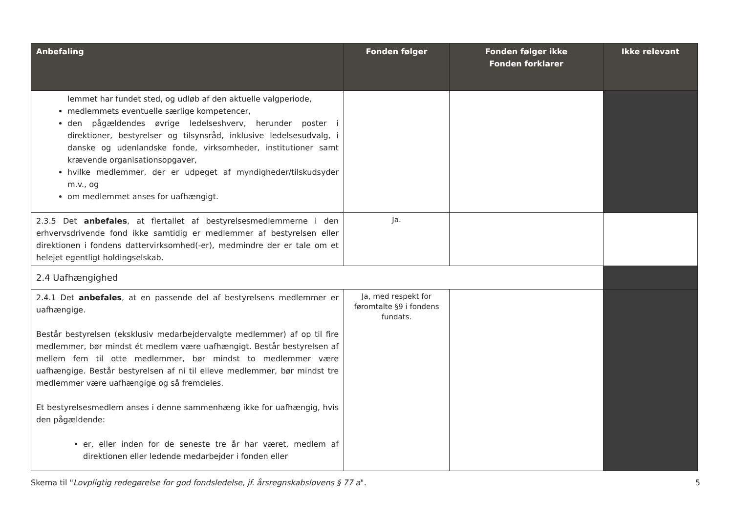| Anbefaling | Fonden følger | Fonden følger ikke Fonden forklarer | Ikke relevant |
| --- | --- | --- | --- |
| lemmet har fundet sted, og udløb af den aktuelle valgperiode, medlemmets eventuelle særlige kompetencer, den pågældendes øvrige ledelseshverv, herunder poster i direktioner, bestyrelser og tilsynsråd, inklusive ledelsesudvalg, i danske og udenlandske fonde, virksomheder, institutioner samt krævende organisationsopgaver, hvilke medlemmer, der er udpeget af myndigheder/tilskudsyder m.v., og om medlemmet anses for uafhængigt. | | | |
| 2.3.5 Det anbefales , at flertallet af bestyrelsesmedlemmerne i den erhvervsdrivende fond ikke samtidig er medlemmer af bestyrelsen eller direktionen i fondens dattervirksomhed(-er), medmindre der er tale om et helejet egentligt holdingselskab. | Ja. | | |
| 2.4 Uafhængighed | | | |
| 2.4.1 Det anbefales , at en passende del af bestyrelsens medlemmer er uafhængige. Består bestyrelsen (eksklusiv medarbejdervalgte medlemmer) af op til fire medlemmer, bør mindst ét medlem være uafhængigt. Består bestyrelsen af mellem fem til otte medlemmer, bør mindst to medlemmer være uafhængige. Består bestyrelsen af ni til elleve medlemmer, bør mindst tre medlemmer være uafhængige og så fremdeles. Et bestyrelsesmedlem anses i denne sammenhæng ikke for uafhængig, hvis den pågældende: er, eller inden for de seneste tre år har været, medlem af direktionen eller ledende medarbejder i fonden eller | Ja, med respekt for føromtalte §9 i fondens fundats. | | |
Skema til "Lovpligtig redegørelse for god fondsledelse, jf. årsregnskabslovens § 77 a". 5